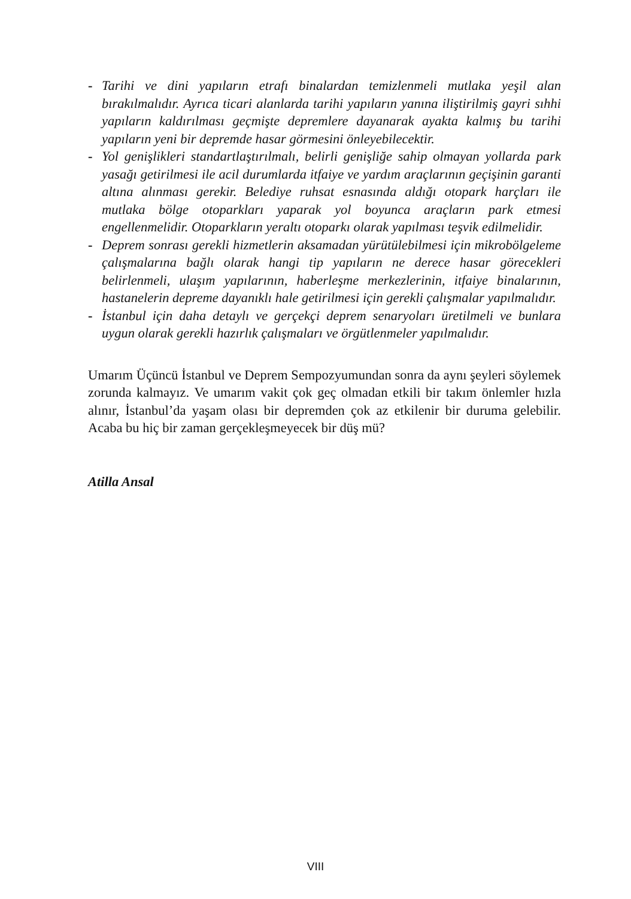- Tarihi ve dini yapıların etrafı binalardan temizlenmeli mutlaka yeşil alan bırakılmalıdır. Ayrıca ticari alanlarda tarihi yapıların yanına iliştirilmiş gayri sıhhi yapıların kaldırılması geçmişte depremlere dayanarak ayakta kalmış bu tarihi yapıların yeni bir depremde hasar görmesini önleyebilecektir.
- Yol genişlikleri standartlaştırılmalı, belirli genişliğe sahip olmayan yollarda park yasağı getirilmesi ile acil durumlarda itfaiye ve yardım araçlarının geçişinin garanti altına alınması gerekir. Belediye ruhsat esnasında aldığı otopark harçları ile mutlaka bölge otoparkları yaparak yol boyunca araçların park etmesi engellenmelidir. Otoparkların yeraltı otoparkı olarak yapılması teşvik edilmelidir.
- Deprem sonrası gerekli hizmetlerin aksamadan yürütülebilmesi için mikrobölgeleme çalışmalarına bağlı olarak hangi tip yapıların ne derece hasar görecekleri belirlenmeli, ulaşım yapılarının, haberleşme merkezlerinin, itfaiye binalarının, hastanelerin depreme dayanıklı hale getirilmesi için gerekli çalışmalar yapılmalıdır.
- İstanbul için daha detaylı ve gerçekçi deprem senaryoları üretilmeli ve bunlara uygun olarak gerekli hazırlık çalışmaları ve örgütlenmeler yapılmalıdır.
Umarım Üçüncü İstanbul ve Deprem Sempozyumundan sonra da aynı şeyleri söylemek zorunda kalmayız. Ve umarım vakit çok geç olmadan etkili bir takım önlemler hızla alınır, İstanbul’da yaşam olası bir depremden çok az etkilenir bir duruma gelebilir. Acaba bu hiç bir zaman gerçekleşmeyecek bir düş mü?
Atilla Ansal
VIII